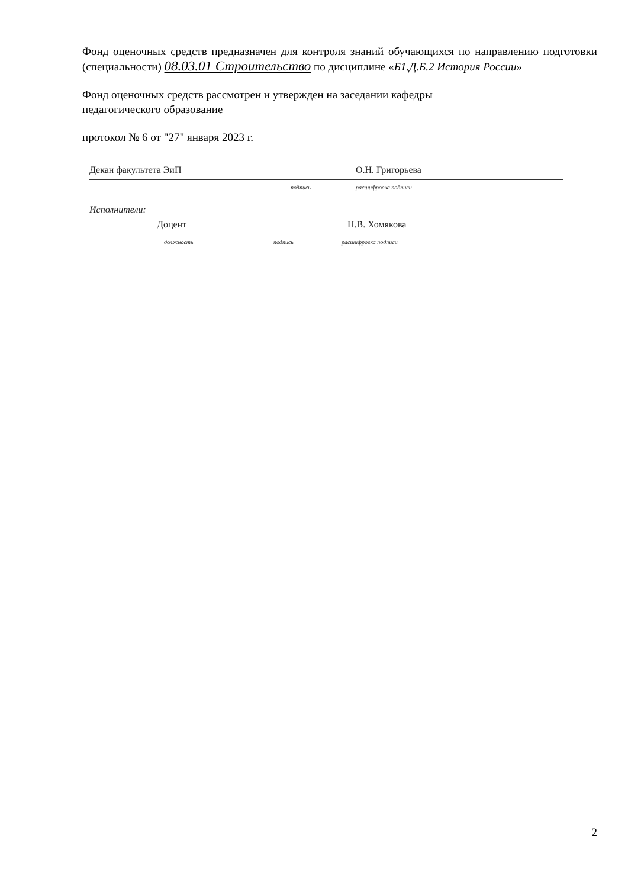Фонд оценочных средств предназначен для контроля знаний обучающихся по направлению подготовки (специальности) 08.03.01 Строительство по дисциплине «Б1.Д.Б.2 История России»
Фонд оценочных средств рассмотрен и утвержден на заседании кафедры
педагогического образование
протокол № 6 от "27" января 2023 г.
Декан факультета ЭиП О.Н. Григорьева
подпись расшифровка подписи
Исполнители:
Доцент Н.В. Хомякова
должность подпись расшифровка подписи
2